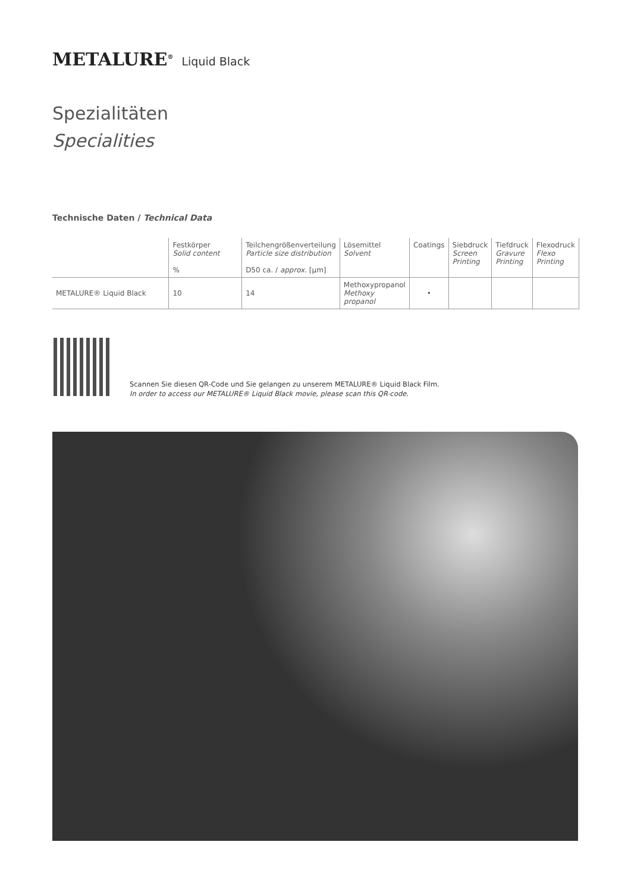METALURE<sup>®</sup> Liquid Black
Spezialitäten
Specialities
Technische Daten / Technical Data
| | Festkörper Solid content % | Teilchengrößenverteilung Particle size distribution D50 ca. / approx. [µm] | Lösemittel Solvent | Coatings | Siebdruck Screen Printing | Tiefdruck Gravure Printing | Flexodruck Flexo Printing |
| --- | --- | --- | --- | --- | --- | --- | --- |
| METALURE® Liquid Black | 10 | 14 | Methoxypropanol Methoxy propanol | • | | | |
Scannen Sie diesen QR-Code und Sie gelangen zu unserem METALURE® Liquid Black Film.
In order to access our METALURE® Liquid Black movie, please scan this QR-code.